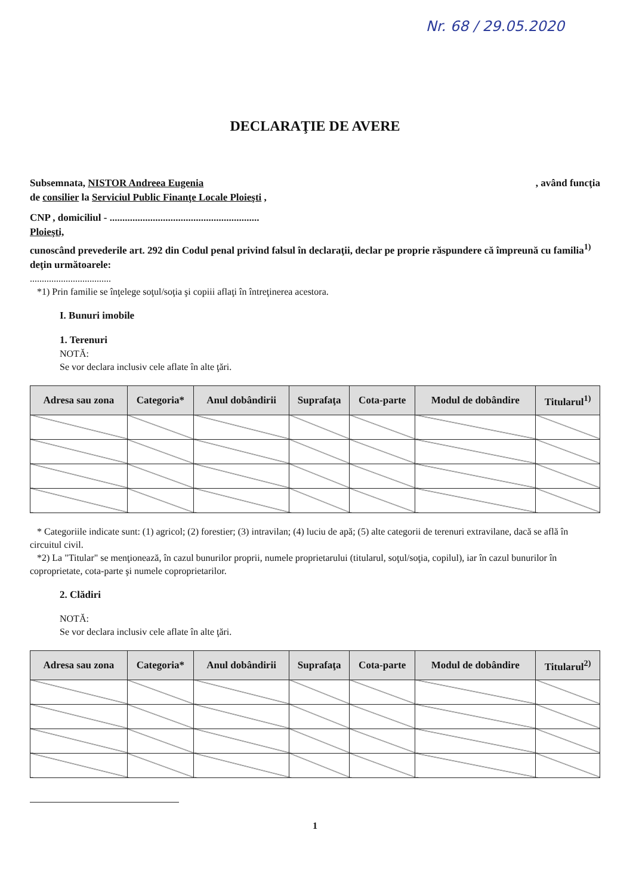Nr. 68 / 29.05.2020
DECLARAŢIE DE AVERE
Subsemnata, NISTOR Andreea Eugenia , având funcţia
de consilier la Serviciul Public Finanţe Locale Ploieşti ,
CNP , domiciliul - ...........................................................
Ploieşti,
cunoscând prevederile art. 292 din Codul penal privind falsul în declaraţii, declar pe proprie răspundere că împreună cu familia<sup>1)</sup> deţin următoarele:
..................................
*1) Prin familie se înţelege soţul/soţia şi copiii aflaţi în întreţinerea acestora.
I. Bunuri imobile
1. Terenuri
NOTĂ:
Se vor declara inclusiv cele aflate în alte ţări.
| Adresa sau zona | Categoria* | Anul dobândirii | Suprafaţa | Cota-parte | Modul de dobândire | Titularul<sup>1)</sup> |
| --- | --- | --- | --- | --- | --- | --- |
* Categoriile indicate sunt: (1) agricol; (2) forestier; (3) intravilan; (4) luciu de apă; (5) alte categorii de terenuri extravilane, dacă se află în circuitul civil.
*2) La "Titular" se menţionează, în cazul bunurilor proprii, numele proprietarului (titularul, soţul/soţia, copilul), iar în cazul bunurilor în coproprietate, cota-parte şi numele coproprietarilor.
2. Clădiri
NOTĂ:
Se vor declara inclusiv cele aflate în alte ţări.
| Adresa sau zona | Categoria* | Anul dobândirii | Suprafaţa | Cota-parte | Modul de dobândire | Titularul<sup>2)</sup> |
| --- | --- | --- | --- | --- | --- | --- |
1